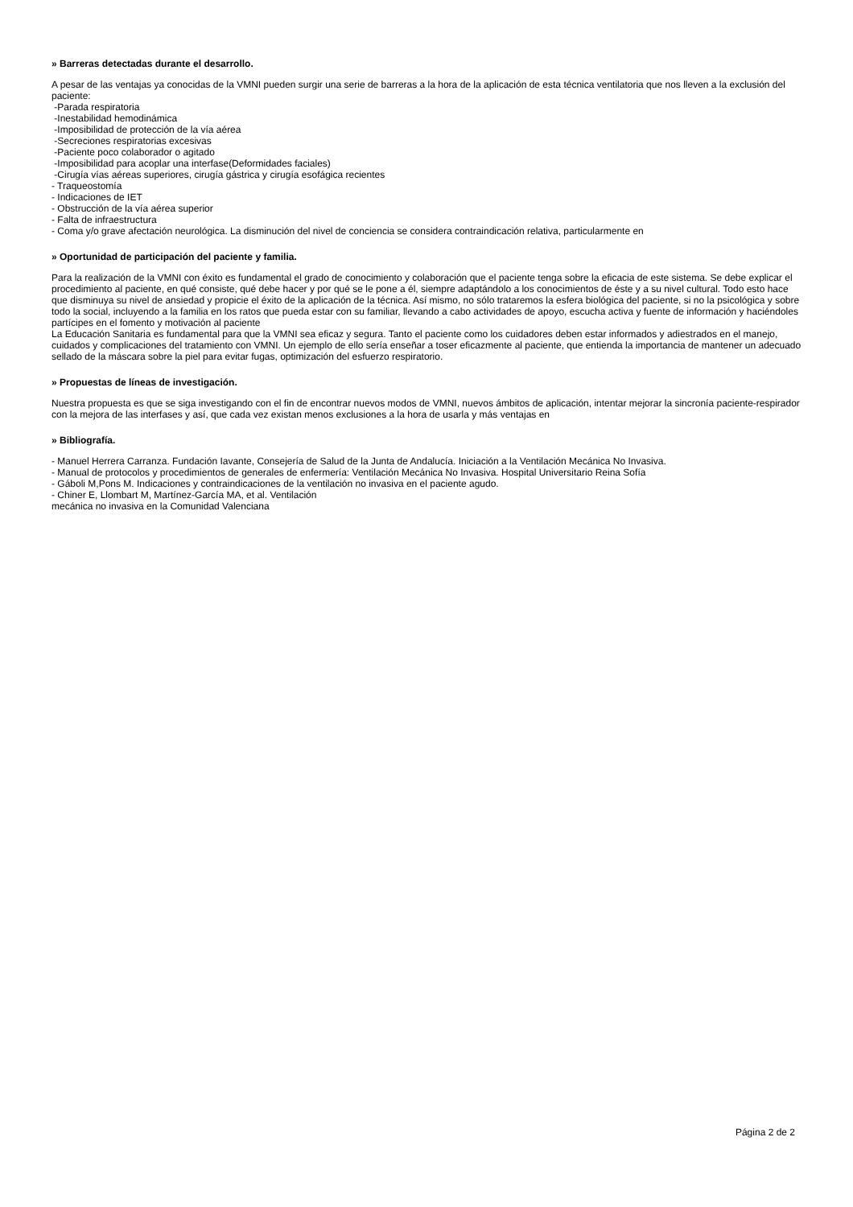» Barreras detectadas durante el desarrollo.
A pesar de las ventajas ya conocidas de la VMNI pueden surgir una serie de barreras a la hora de la aplicación de esta técnica ventilatoria que nos lleven a la exclusión del paciente:
-Parada respiratoria
-Inestabilidad hemodinámica
-Imposibilidad de protección de la vía aérea
-Secreciones respiratorias excesivas
-Paciente poco colaborador o agitado
-Imposibilidad para acoplar una interfase(Deformidades faciales)
-Cirugía vías aéreas superiores, cirugía gástrica y cirugía esofágica recientes
- Traqueostomía
- Indicaciones de IET
- Obstrucción de la vía aérea superior
- Falta de infraestructura
- Coma y/o grave afectación neurológica. La disminución del nivel de conciencia se considera contraindicación relativa, particularmente en
» Oportunidad de participación del paciente y familia.
Para la realización de la VMNI con éxito es fundamental el grado de conocimiento y colaboración que el paciente tenga sobre la eficacia de este sistema. Se debe explicar el procedimiento al paciente, en qué consiste, qué debe hacer y por qué se le pone a él, siempre adaptándolo a los conocimientos de éste y a su nivel cultural. Todo esto hace que disminuya su nivel de ansiedad y propicie el éxito de la aplicación de la técnica. Así mismo, no sólo trataremos la esfera biológica del paciente, si no la psicológica y sobre todo la social, incluyendo a la familia en los ratos que pueda estar con su familiar, llevando a cabo actividades de apoyo, escucha activa y fuente de información y haciéndoles partícipes en el fomento y motivación al paciente
La Educación Sanitaria es fundamental para que la VMNI sea eficaz y segura. Tanto el paciente como los cuidadores deben estar informados y adiestrados en el manejo, cuidados y complicaciones del tratamiento con VMNI. Un ejemplo de ello sería enseñar a toser eficazmente al paciente, que entienda la importancia de mantener un adecuado sellado de la máscara sobre la piel para evitar fugas, optimización del esfuerzo respiratorio.
» Propuestas de líneas de investigación.
Nuestra propuesta es que se siga investigando con el fin de encontrar nuevos modos de VMNI, nuevos ámbitos de aplicación, intentar mejorar la sincronía paciente-respirador con la mejora de las interfases y así, que cada vez existan menos exclusiones a la hora de usarla y más ventajas en
» Bibliografía.
- Manuel Herrera Carranza. Fundación Iavante, Consejería de Salud de la Junta de Andalucía. Iniciación a la Ventilación Mecánica No Invasiva.
- Manual de protocolos y procedimientos de generales de enfermería: Ventilación Mecánica No Invasiva. Hospital Universitario Reina Sofía
- Gáboli M,Pons M. Indicaciones y contraindicaciones de la ventilación no invasiva en el paciente agudo.
- Chiner E, Llombart M, Martínez-García MA, et al. Ventilación
mecánica no invasiva en la Comunidad Valenciana
Página 2 de 2